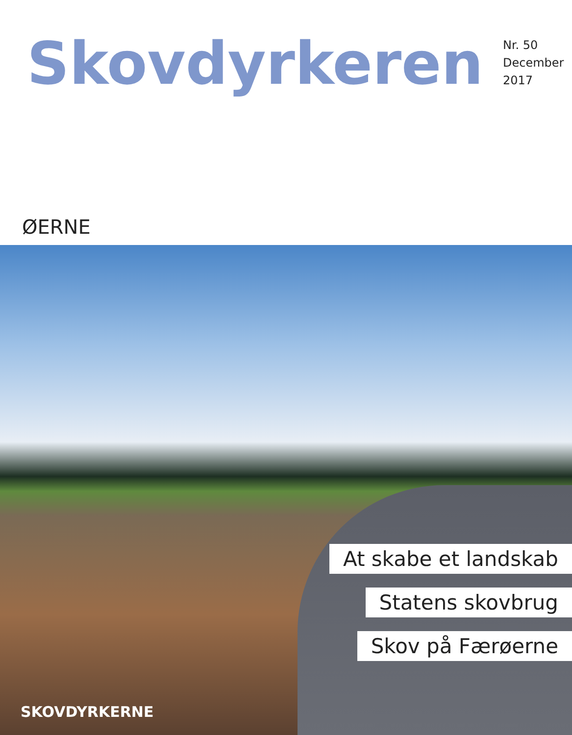Skovdyrkeren
Nr. 50
December 2017
ØERNE
At skabe et landskab
Statens skovbrug
Skov på Færøerne
SKOVDYRKERNE